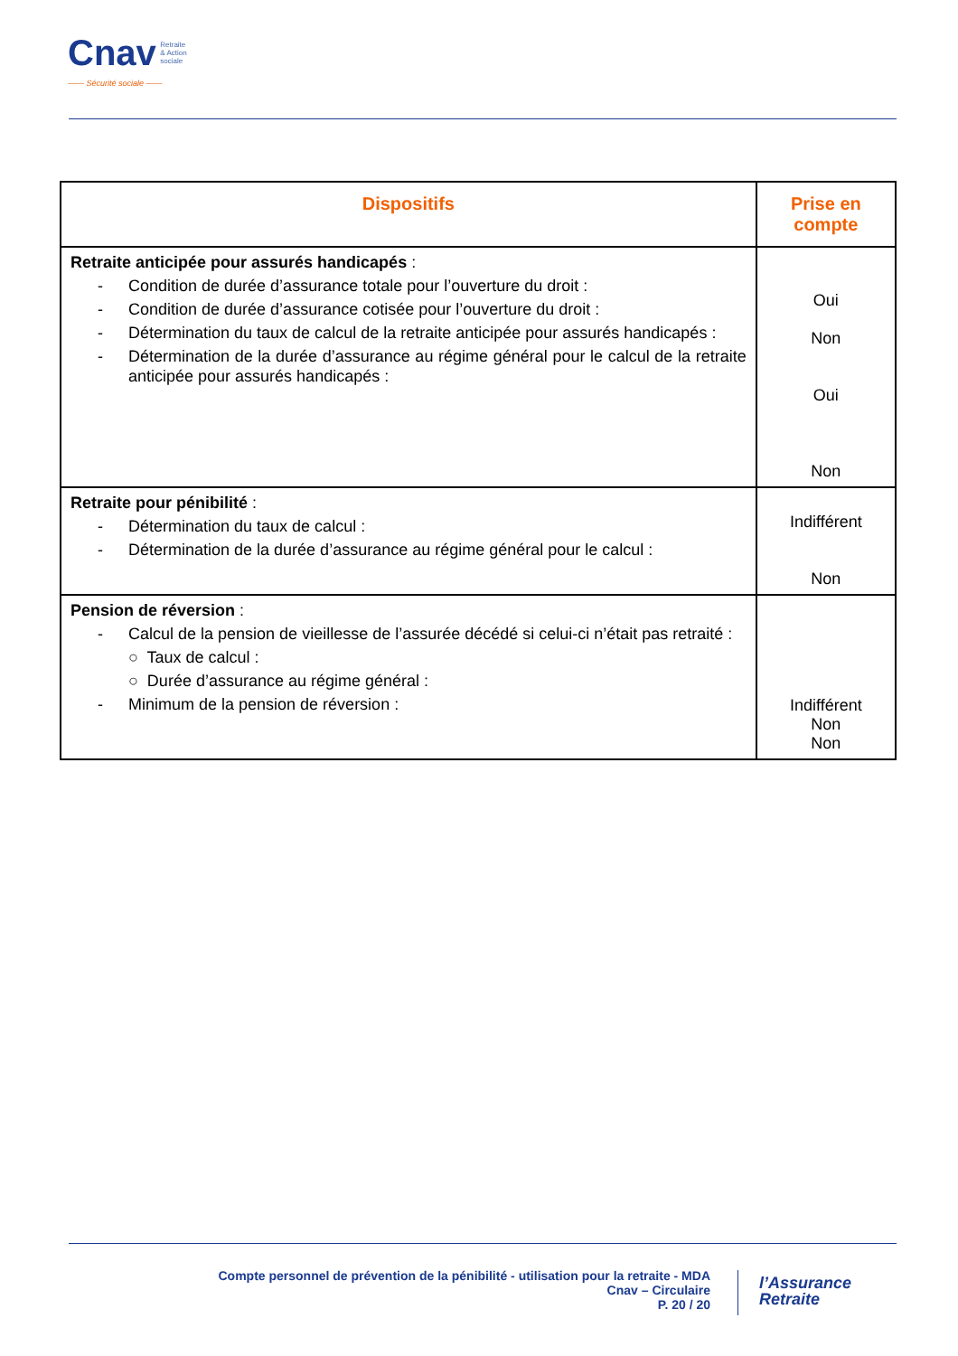Cnav Retraite
& Action
sociale
—— Sécurité sociale ——
| Dispositifs | Prise en compte |
| --- | --- |
| Retraite anticipée pour assurés handicapés : - Condition de durée d’assurance totale pour l’ouverture du droit : - Condition de durée d’assurance cotisée pour l’ouverture du droit : - Détermination du taux de calcul de la retraite anticipée pour assurés handicapés : - Détermination de la durée d’assurance au régime général pour le calcul de la retraite anticipée pour assurés handicapés : | Oui Non Oui Non |
| Retraite pour pénibilité : - Détermination du taux de calcul : - Détermination de la durée d’assurance au régime général pour le calcul : | Indifférent Non |
| Pension de réversion : - Calcul de la pension de vieillesse de l’assurée décédé si celui-ci n’était pas retraité : ○ Taux de calcul : ○ Durée d’assurance au régime général : - Minimum de la pension de réversion : | Indifférent Non Non |
Compte personnel de prévention de la pénibilité - utilisation pour la retraite - MDA
Cnav – Circulaire
P. 20 / 20
l’Assurance
Retraite